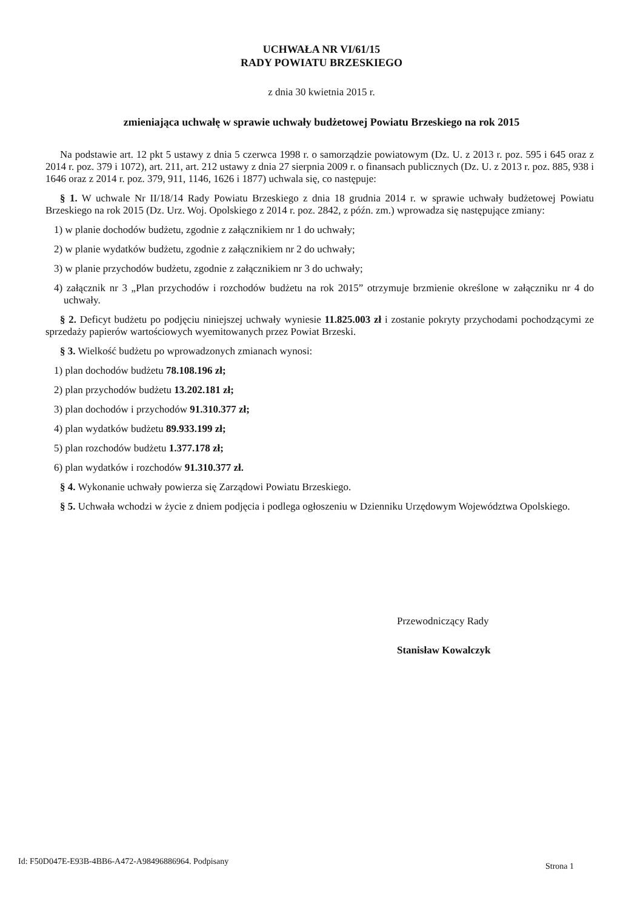UCHWAŁA NR VI/61/15
RADY POWIATU BRZESKIEGO
z dnia 30 kwietnia 2015 r.
zmieniająca uchwałę w sprawie uchwały budżetowej Powiatu Brzeskiego na rok 2015
Na podstawie art. 12 pkt 5 ustawy z dnia 5 czerwca 1998 r. o samorządzie powiatowym (Dz. U. z 2013 r. poz. 595 i 645 oraz z 2014 r. poz. 379 i 1072), art. 211, art. 212 ustawy z dnia 27 sierpnia 2009 r. o finansach publicznych (Dz. U. z 2013 r. poz. 885, 938 i 1646 oraz z 2014 r. poz. 379, 911, 1146, 1626 i 1877) uchwala się, co następuje:
§ 1. W uchwale Nr II/18/14 Rady Powiatu Brzeskiego z dnia 18 grudnia 2014 r. w sprawie uchwały budżetowej Powiatu Brzeskiego na rok 2015 (Dz. Urz. Woj. Opolskiego z 2014 r. poz. 2842, z późn. zm.) wprowadza się następujące zmiany:
1) w planie dochodów budżetu, zgodnie z załącznikiem nr 1 do uchwały;
2) w planie wydatków budżetu, zgodnie z załącznikiem nr 2 do uchwały;
3) w planie przychodów budżetu, zgodnie z załącznikiem nr 3 do uchwały;
4) załącznik nr 3 „Plan przychodów i rozchodów budżetu na rok 2015” otrzymuje brzmienie określone w załączniku nr 4 do uchwały.
§ 2. Deficyt budżetu po podjęciu niniejszej uchwały wyniesie 11.825.003 zł i zostanie pokryty przychodami pochodzącymi ze sprzedaży papierów wartościowych wyemitowanych przez Powiat Brzeski.
§ 3. Wielkość budżetu po wprowadzonych zmianach wynosi:
1) plan dochodów budżetu 78.108.196 zł;
2) plan przychodów budżetu 13.202.181 zł;
3) plan dochodów i przychodów 91.310.377 zł;
4) plan wydatków budżetu 89.933.199 zł;
5) plan rozchodów budżetu 1.377.178 zł;
6) plan wydatków i rozchodów 91.310.377 zł.
§ 4. Wykonanie uchwały powierza się Zarządowi Powiatu Brzeskiego.
§ 5. Uchwała wchodzi w życie z dniem podjęcia i podlega ogłoszeniu w Dzienniku Urzędowym Województwa Opolskiego.
Przewodniczący Rady
Stanisław Kowalczyk
Id: F50D047E-E93B-4BB6-A472-A98496886964. Podpisany
Strona 1